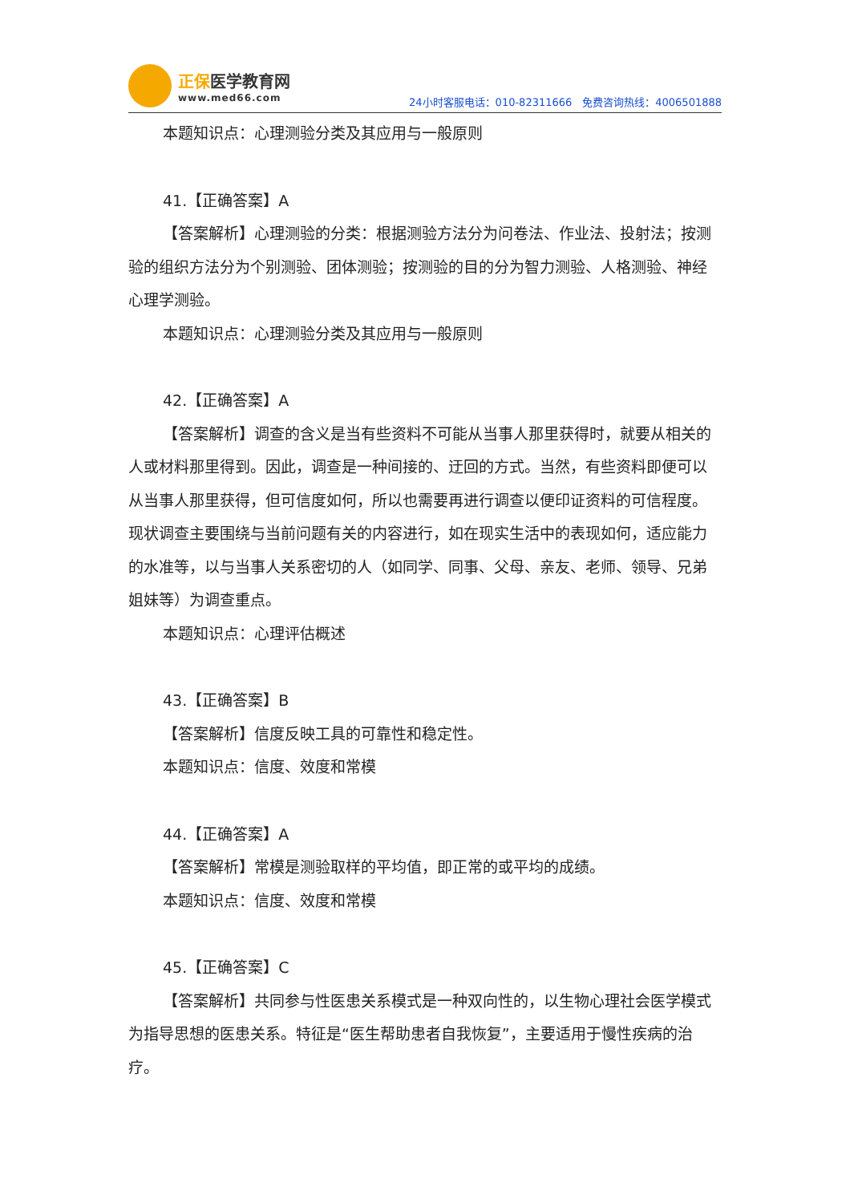正保医学教育网
www.med66.com
24小时客服电话：010-82311666　免费咨询热线：4006501888
本题知识点：心理测验分类及其应用与一般原则
41.【正确答案】A
【答案解析】心理测验的分类：根据测验方法分为问卷法、作业法、投射法；按测验的组织方法分为个别测验、团体测验；按测验的目的分为智力测验、人格测验、神经心理学测验。
本题知识点：心理测验分类及其应用与一般原则
42.【正确答案】A
【答案解析】调查的含义是当有些资料不可能从当事人那里获得时，就要从相关的人或材料那里得到。因此，调查是一种间接的、迂回的方式。当然，有些资料即便可以从当事人那里获得，但可信度如何，所以也需要再进行调查以便印证资料的可信程度。现状调查主要围绕与当前问题有关的内容进行，如在现实生活中的表现如何，适应能力的水准等，以与当事人关系密切的人（如同学、同事、父母、亲友、老师、领导、兄弟姐妹等）为调查重点。
本题知识点：心理评估概述
43.【正确答案】B
【答案解析】信度反映工具的可靠性和稳定性。
本题知识点：信度、效度和常模
44.【正确答案】A
【答案解析】常模是测验取样的平均值，即正常的或平均的成绩。
本题知识点：信度、效度和常模
45.【正确答案】C
【答案解析】共同参与性医患关系模式是一种双向性的，以生物心理社会医学模式为指导思想的医患关系。特征是“医生帮助患者自我恢复”，主要适用于慢性疾病的治疗。